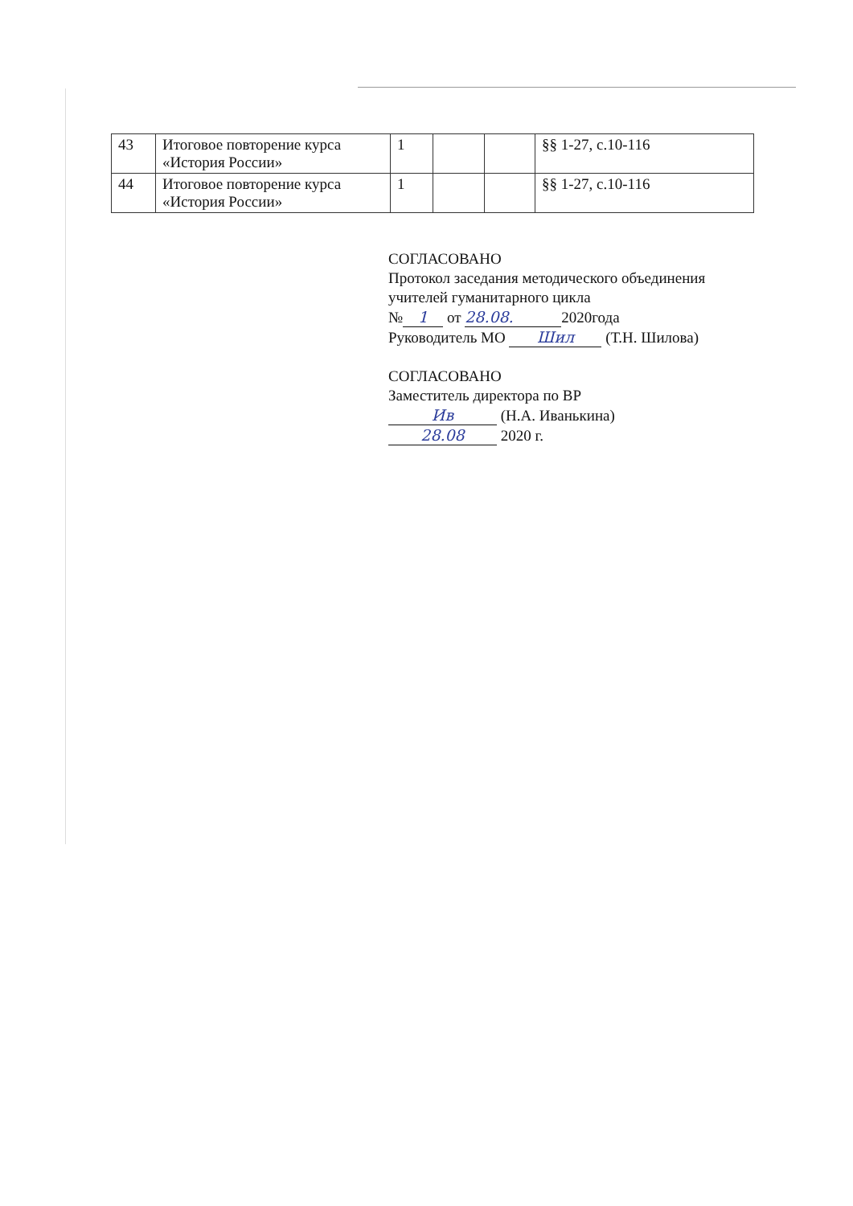| 43 | Итоговое повторение курса «История России» | 1 | | | §§ 1-27, с.10-116 |
| 44 | Итоговое повторение курса «История России» | 1 | | | §§ 1-27, с.10-116 |
СОГЛАСОВАНО
Протокол заседания методического объединения
учителей гуманитарного цикла
№ 1 от 28.08. 2020года
Руководитель МО Шил (Т.Н. Шилова)
СОГЛАСОВАНО
Заместитель директора по ВР
Ив (Н.А. Иванькина)
28.08 2020 г.